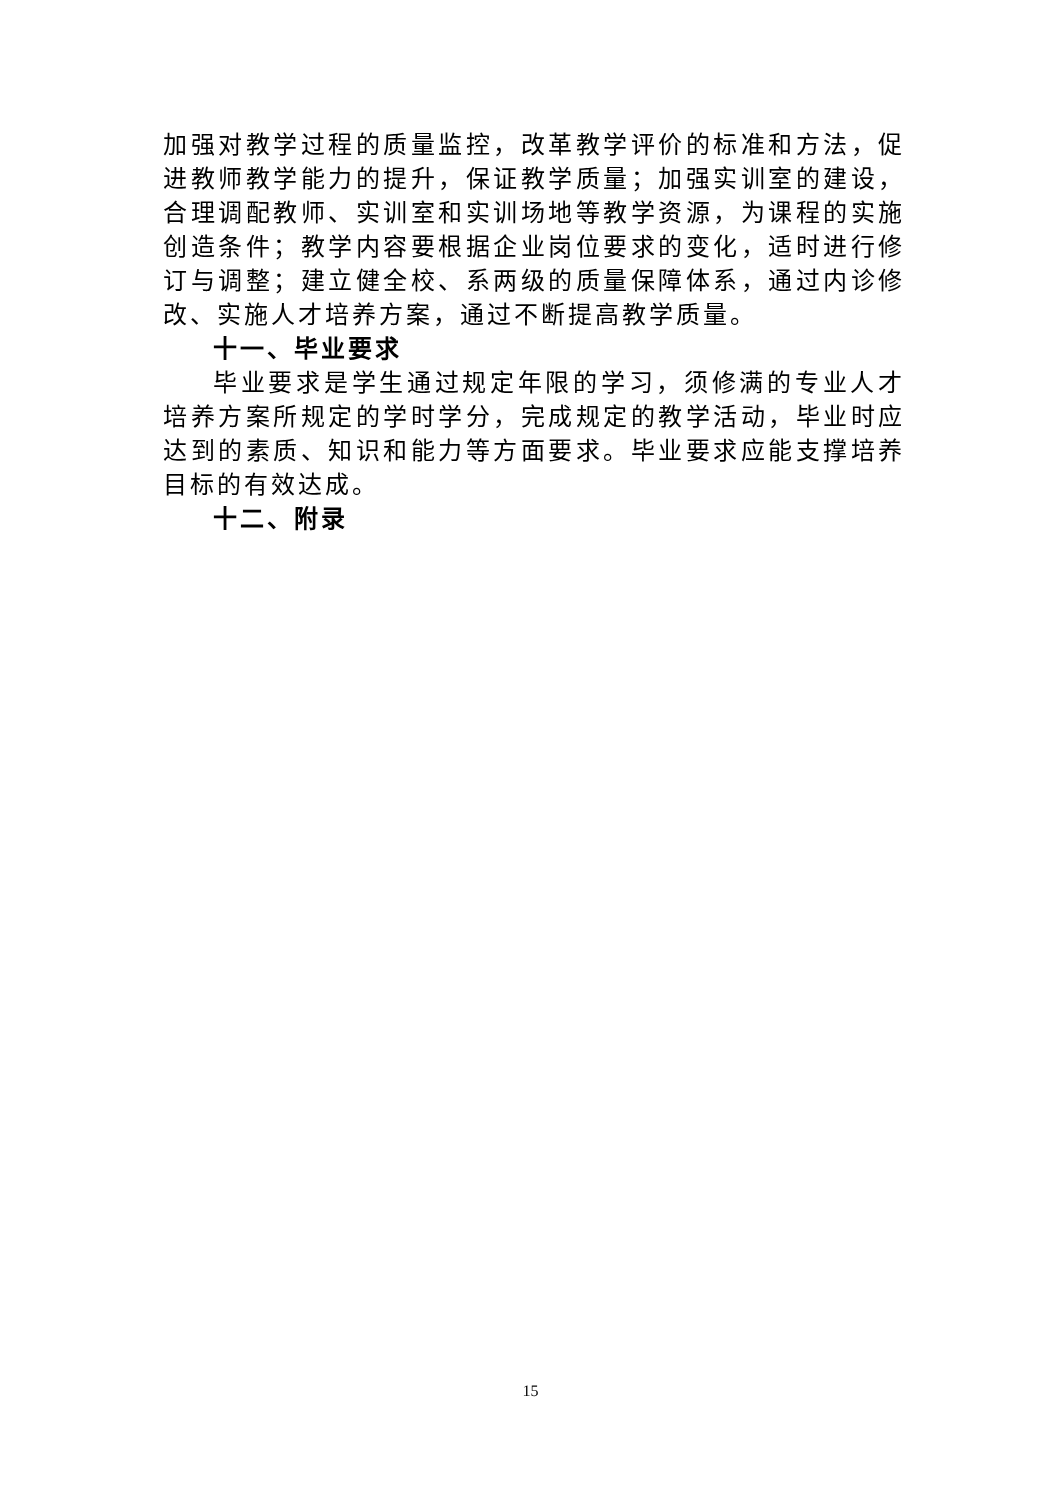加强对教学过程的质量监控，改革教学评价的标准和方法，促进教师教学能力的提升，保证教学质量；加强实训室的建设，合理调配教师、实训室和实训场地等教学资源，为课程的实施创造条件；教学内容要根据企业岗位要求的变化，适时进行修订与调整；建立健全校、系两级的质量保障体系，通过内诊修改、实施人才培养方案，通过不断提高教学质量。
十一、毕业要求
毕业要求是学生通过规定年限的学习，须修满的专业人才培养方案所规定的学时学分，完成规定的教学活动，毕业时应达到的素质、知识和能力等方面要求。毕业要求应能支撑培养目标的有效达成。
十二、附录
15